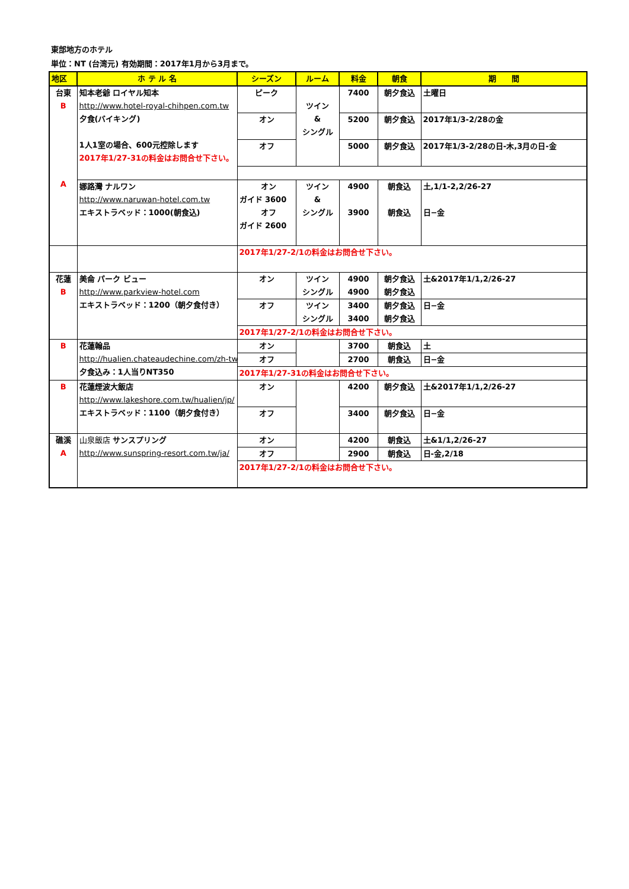東部地方のホテル
単位：NT (台湾元) 有効期間：2017年1月から3月まで。
| 地区 | ホ テ ル 名 | シーズン | ルーム | 料金 | 朝食 | 期 間 |
| --- | --- | --- | --- | --- | --- | --- |
| 台東 B A | 知本老爺 ロイヤル知本 http://www.hotel-royal-chihpen.com.tw 夕食(バイキング) 1人1室の場合、600元控除します 2017年1/27-31の料金はお問合せ下さい。 | ピーク | ツイン & シングル | 7400 | 朝夕食込 | 土曜日 |
| | | オン | | 5200 | 朝夕食込 | 2017年1/3-2/28の金 |
| | | オフ | | 5000 | 朝夕食込 | 2017年1/3-2/28の日-木,3月の日-金 |
| | 娜路灣 ナルワン http://www.naruwan-hotel.com.tw エキストラベッド：1000(朝食込) | オン ガイド 3600 オフ ガイド 2600 | ツイン & シングル | 4900 3900 | 朝食込 朝食込 | 土,1/1-2,2/26-27 日−金 |
| | | 2017年1/27-2/1の料金はお問合せ下さい。 | | | | |
| 花蓮 B | 美侖 パーク ビュー http://www.parkview-hotel.com エキストラベッド：1200（朝夕食付き） | オン | ツイン シングル | 4900 4900 | 朝夕食込 朝夕食込 | 土&2017年1/1,2/26-27 |
| | | オフ | ツイン シングル | 3400 3400 | 朝夕食込 朝夕食込 | 日−金 |
| | | 2017年1/27-2/1の料金はお問合せ下さい。 | | | | |
| B | 花蓮翰品 http://hualien.chateaudechine.com/zh-tw 夕食込み：1人当りNT350 | オン | | 3700 | 朝食込 | 土 |
| | | オフ | | 2700 | 朝食込 | 日−金 |
| | | 2017年1/27-31の料金はお問合せ下さい。 | | | | |
| B | 花蓮煙波大飯店 http://www.lakeshore.com.tw/hualien/jp/ エキストラベッド：1100（朝夕食付き） | オン | | 4200 | 朝夕食込 | 土&2017年1/1,2/26-27 |
| | | オフ | | 3400 | 朝夕食込 | 日−金 |
| 礁溪 A | 山泉飯店 サンスプリング http://www.sunspring-resort.com.tw/ja/ | オン | | 4200 | 朝食込 | 土&1/1,2/26-27 |
| | | オフ | | 2900 | 朝食込 | 日-金,2/18 |
| | | 2017年1/27-2/1の料金はお問合せ下さい。 | | | | |